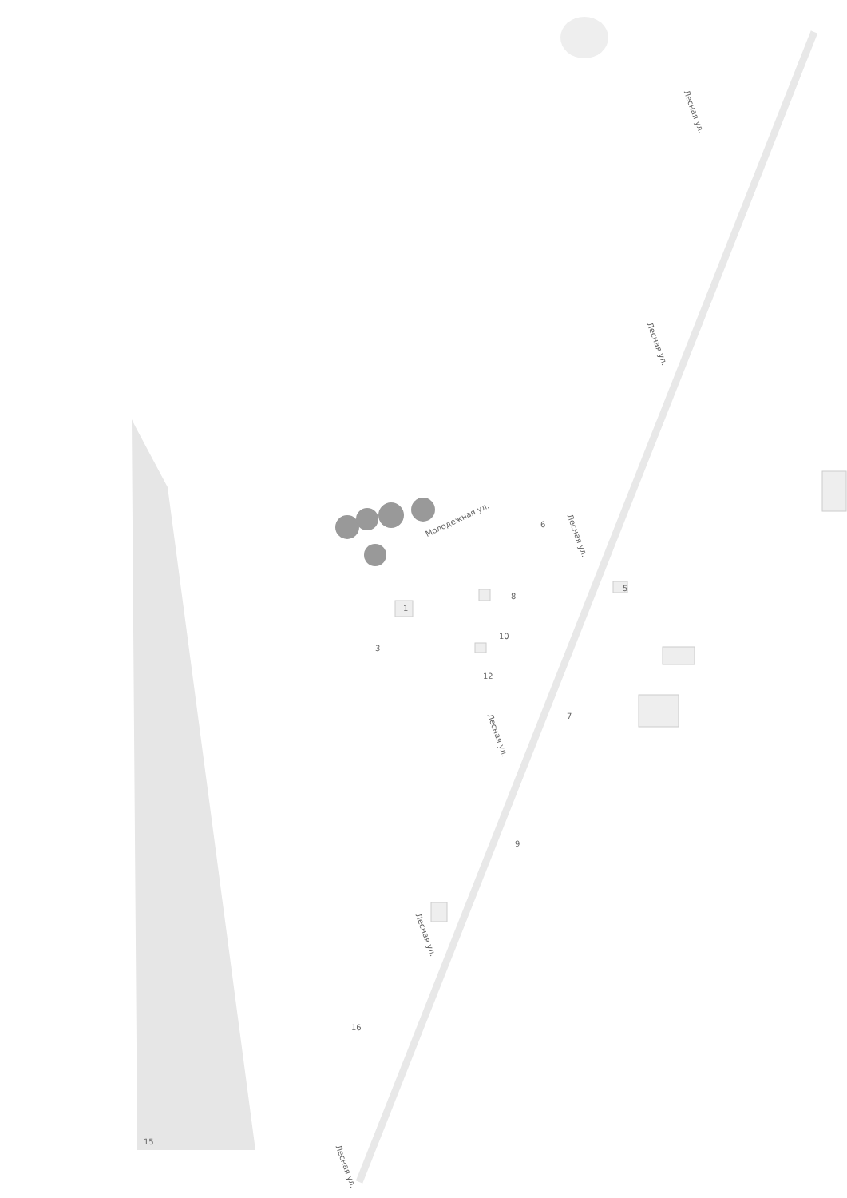Лесная ул.
Лесная ул.
Лесная ул.
Лесная ул.
Лесная ул.
Лесная ул.
Молодежная ул.
6
8
10
12
1
3
5
7
9
16
15